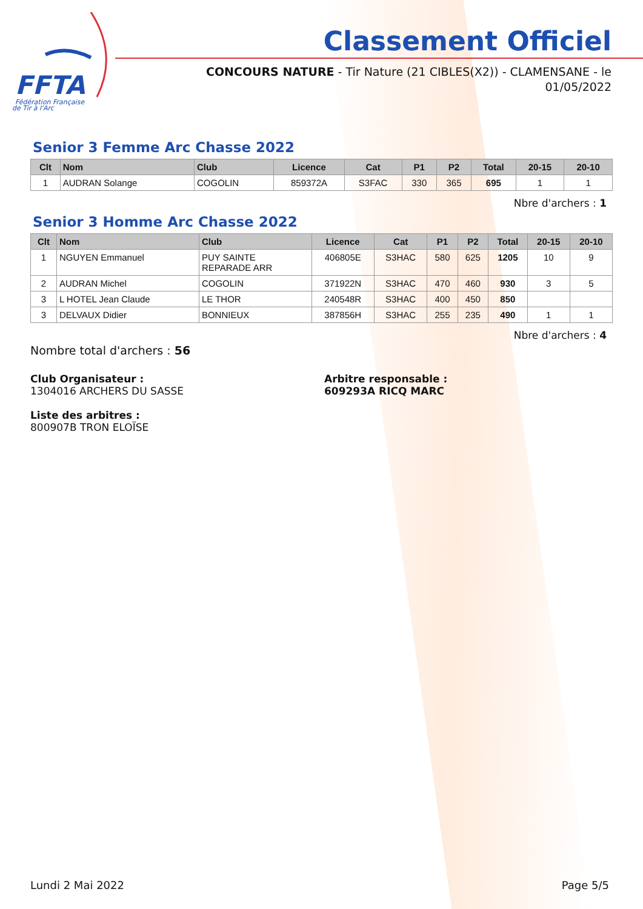FFTA
Fédération Française
de Tir à l'Arc
Classement Officiel
CONCOURS NATURE - Tir Nature (21 CIBLES(X2)) - CLAMENSANE - le 01/05/2022
Senior 3 Femme Arc Chasse 2022
| Clt | Nom | Club | Licence | Cat | P1 | P2 | Total | 20-15 | 20-10 |
| --- | --- | --- | --- | --- | --- | --- | --- | --- | --- |
| 1 | AUDRAN Solange | COGOLIN | 859372A | S3FAC | 330 | 365 | 695 | 1 | 1 |
Nbre d'archers : 1
Senior 3 Homme Arc Chasse 2022
| Clt | Nom | Club | Licence | Cat | P1 | P2 | Total | 20-15 | 20-10 |
| --- | --- | --- | --- | --- | --- | --- | --- | --- | --- |
| 1 | NGUYEN Emmanuel | PUY SAINTE REPARADE ARR | 406805E | S3HAC | 580 | 625 | 1205 | 10 | 9 |
| 2 | AUDRAN Michel | COGOLIN | 371922N | S3HAC | 470 | 460 | 930 | 3 | 5 |
| 3 | L HOTEL Jean Claude | LE THOR | 240548R | S3HAC | 400 | 450 | 850 | | |
| 3 | DELVAUX Didier | BONNIEUX | 387856H | S3HAC | 255 | 235 | 490 | 1 | 1 |
Nbre d'archers : 4
Nombre total d'archers : 56
Club Organisateur :
1304016 ARCHERS DU SASSE
Arbitre responsable :
609293A RICQ MARC
Liste des arbitres :
800907B TRON ELOÏSE
Lundi 2 Mai 2022 Page 5/5